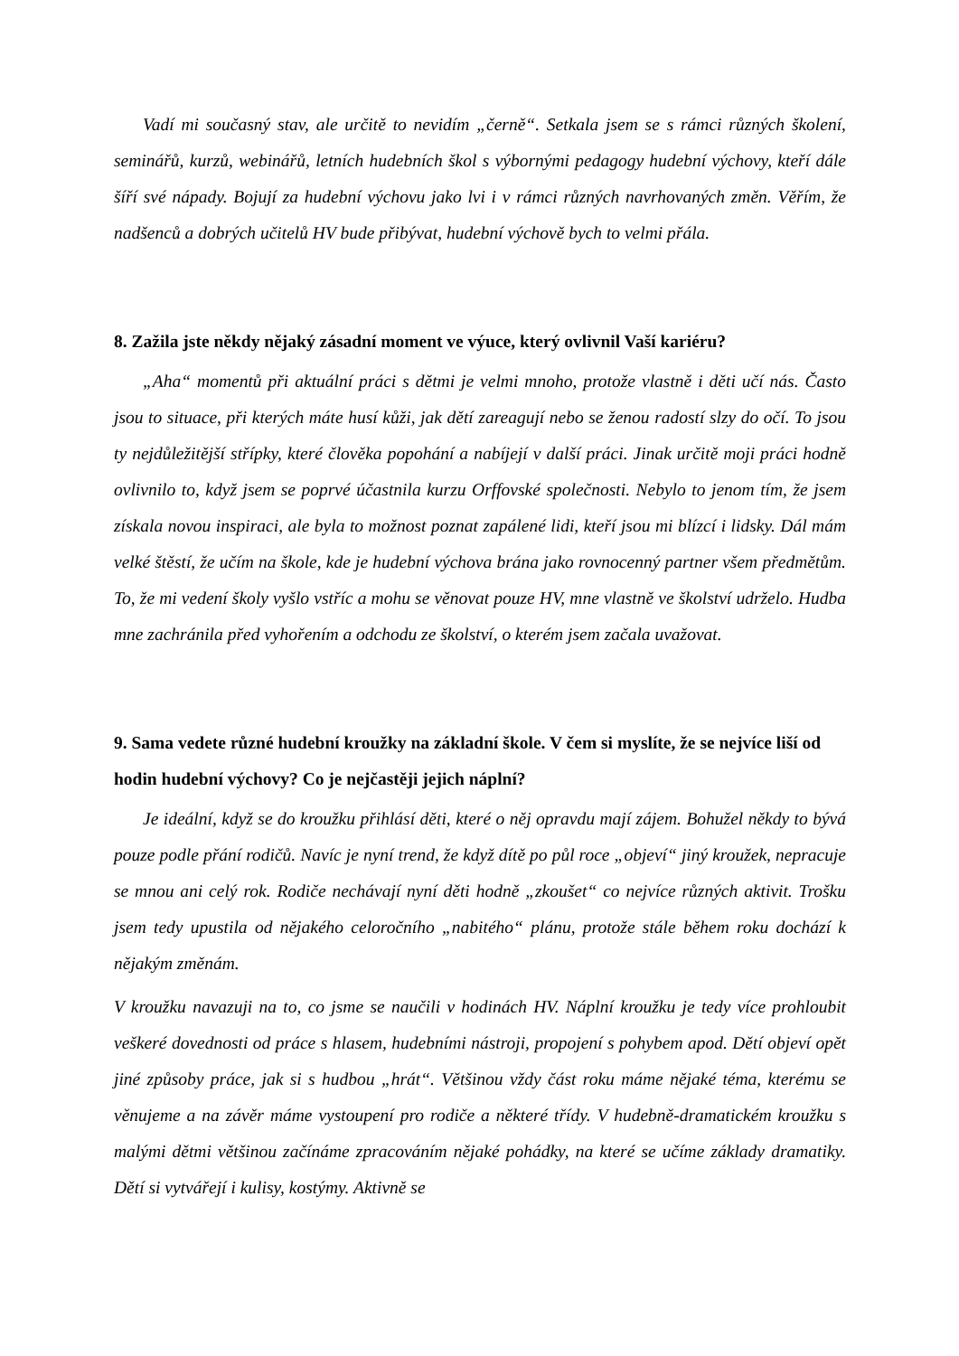Vadí mi současný stav, ale určitě to nevidím „černě“. Setkala jsem se s rámci různých školení, seminářů, kurzů, webinářů, letních hudebních škol s výbornými pedagogy hudební výchovy, kteří dále šíří své nápady. Bojují za hudební výchovu jako lvi i v rámci různých navrhovaných změn. Věřím, že nadšenců a dobrých učitelů HV bude přibývat, hudební výchově bych to velmi přála.
8. Zažila jste někdy nějaký zásadní moment ve výuce, který ovlivnil Vaší kariéru?
„Aha“ momentů při aktuální práci s dětmi je velmi mnoho, protože vlastně i děti učí nás. Často jsou to situace, při kterých máte husí kůži, jak dětí zareagují nebo se ženou radostí slzy do očí. To jsou ty nejdůležitější střípky, které člověka popohání a nabíjejí v další práci. Jinak určitě moji práci hodně ovlivnilo to, když jsem se poprvé účastnila kurzu Orffovské společnosti. Nebylo to jenom tím, že jsem získala novou inspiraci, ale byla to možnost poznat zapálené lidi, kteří jsou mi blízcí i lidsky. Dál mám velké štěstí, že učím na škole, kde je hudební výchova brána jako rovnocenný partner všem předmětům. To, že mi vedení školy vyšlo vstříc a mohu se věnovat pouze HV, mne vlastně ve školství udrželo. Hudba mne zachránila před vyhořením a odchodu ze školství, o kterém jsem začala uvažovat.
9. Sama vedete různé hudební kroužky na základní škole. V čem si myslíte, že se nejvíce liší od hodin hudební výchovy? Co je nejčastěji jejich náplní?
Je ideální, když se do kroužku přihlásí děti, které o něj opravdu mají zájem. Bohužel někdy to bývá pouze podle přání rodičů. Navíc je nyní trend, že když dítě po půl roce „objeví“ jiný kroužek, nepracuje se mnou ani celý rok. Rodiče nechávají nyní děti hodně „zkoušet“ co nejvíce různých aktivit. Trošku jsem tedy upustila od nějakého celoročního „nabitého“ plánu, protože stále během roku dochází k nějakým změnám.
V kroužku navazuji na to, co jsme se naučili v hodinách HV. Náplní kroužku je tedy více prohloubit veškeré dovednosti od práce s hlasem, hudebními nástroji, propojení s pohybem apod. Dětí objeví opět jiné způsoby práce, jak si s hudbou „hrát“. Většinou vždy část roku máme nějaké téma, kterému se věnujeme a na závěr máme vystoupení pro rodiče a některé třídy. V hudebně-dramatickém kroužku s malými dětmi většinou začínáme zpracováním nějaké pohádky, na které se učíme základy dramatiky. Dětí si vytvářejí i kulisy, kostýmy. Aktivně se